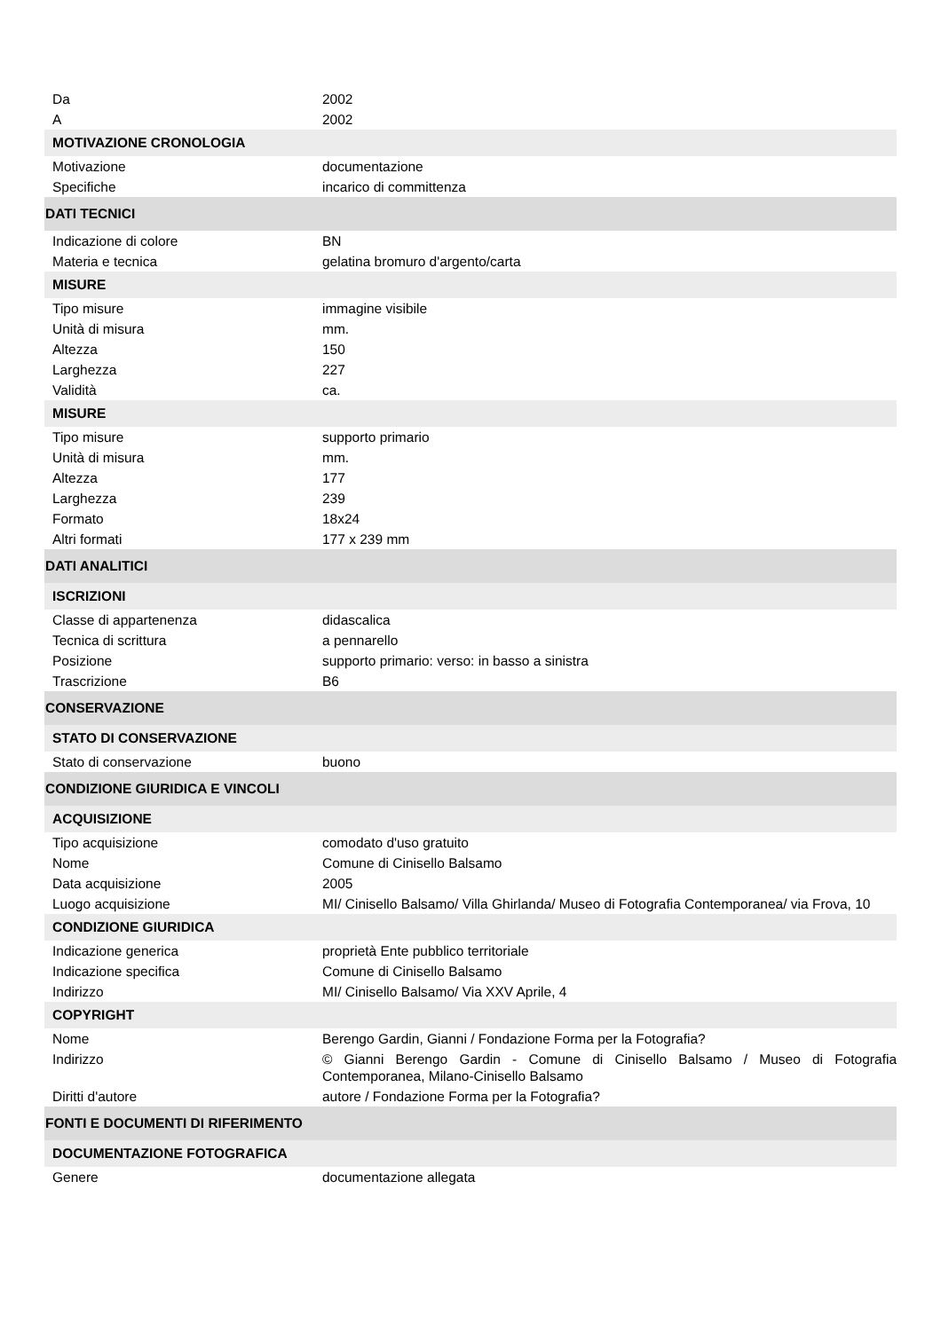| Da | 2002 |
| A | 2002 |
| MOTIVAZIONE CRONOLOGIA | |
| Motivazione | documentazione |
| Specifiche | incarico di committenza |
| DATI TECNICI | |
| Indicazione di colore | BN |
| Materia e tecnica | gelatina bromuro d'argento/carta |
| MISURE | |
| Tipo misure | immagine visibile |
| Unità di misura | mm. |
| Altezza | 150 |
| Larghezza | 227 |
| Validità | ca. |
| MISURE | |
| Tipo misure | supporto primario |
| Unità di misura | mm. |
| Altezza | 177 |
| Larghezza | 239 |
| Formato | 18x24 |
| Altri formati | 177 x 239 mm |
| DATI ANALITICI | |
| ISCRIZIONI | |
| Classe di appartenenza | didascalica |
| Tecnica di scrittura | a pennarello |
| Posizione | supporto primario: verso: in basso a sinistra |
| Trascrizione | B6 |
| CONSERVAZIONE | |
| STATO DI CONSERVAZIONE | |
| Stato di conservazione | buono |
| CONDIZIONE GIURIDICA E VINCOLI | |
| ACQUISIZIONE | |
| Tipo acquisizione | comodato d'uso gratuito |
| Nome | Comune di Cinisello Balsamo |
| Data acquisizione | 2005 |
| Luogo acquisizione | MI/ Cinisello Balsamo/ Villa Ghirlanda/ Museo di Fotografia Contemporanea/ via Frova, 10 |
| CONDIZIONE GIURIDICA | |
| Indicazione generica | proprietà Ente pubblico territoriale |
| Indicazione specifica | Comune di Cinisello Balsamo |
| Indirizzo | MI/ Cinisello Balsamo/ Via XXV Aprile, 4 |
| COPYRIGHT | |
| Nome | Berengo Gardin, Gianni / Fondazione Forma per la Fotografia? |
| Indirizzo | © Gianni Berengo Gardin - Comune di Cinisello Balsamo / Museo di Fotografia Contemporanea, Milano-Cinisello Balsamo |
| Diritti d'autore | autore / Fondazione Forma per la Fotografia? |
| FONTI E DOCUMENTI DI RIFERIMENTO | |
| DOCUMENTAZIONE FOTOGRAFICA | |
| Genere | documentazione allegata |